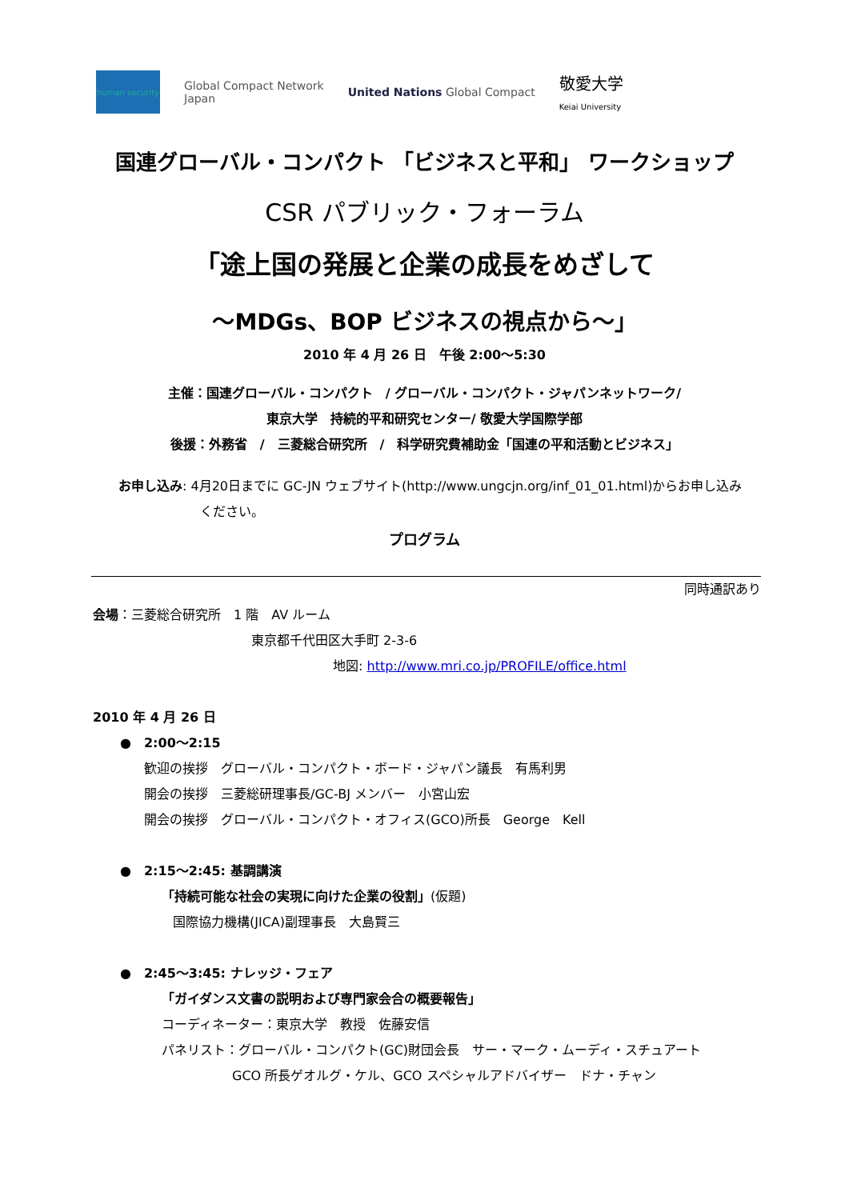human security
Global Compact Network
Japan
United Nations Global Compact
敬愛大学
Keiai University
国連グローバル・コンパクト 「ビジネスと平和」 ワークショップ
CSR パブリック・フォーラム
「途上国の発展と企業の成長をめざして
～MDGs、BOP ビジネスの視点から～」
2010 年 4 月 26 日　午後 2:00～5:30
主催：国連グローバル・コンパクト　/ グローバル・コンパクト・ジャパンネットワーク/
東京大学　持続的平和研究センター/ 敬愛大学国際学部
後援：外務省　/　三菱総合研究所　/　科学研究費補助金「国連の平和活動とビジネス」
お申し込み: 4月20日までに GC-JN ウェブサイト(http://www.ungcjn.org/inf_01_01.html)からお申し込み
ください。
プログラム
同時通訳あり
会場：三菱総合研究所　1 階　AV ルーム
東京都千代田区大手町 2-3-6
地図: http://www.mri.co.jp/PROFILE/office.html
2010 年 4 月 26 日
●　2:00～2:15
歓迎の挨拶　グローバル・コンパクト・ボード・ジャパン議長　有馬利男
開会の挨拶　三菱総研理事長/GC-BJ メンバー　小宮山宏
開会の挨拶　グローバル・コンパクト・オフィス(GCO)所長　George　Kell
●　2:15～2:45: 基調講演
「持続可能な社会の実現に向けた企業の役割」(仮題)
国際協力機構(JICA)副理事長　大島賢三
●　2:45～3:45: ナレッジ・フェア
「ガイダンス文書の説明および専門家会合の概要報告」
コーディネーター：東京大学　教授　佐藤安信
パネリスト：グローバル・コンパクト(GC)財団会長　サー・マーク・ムーディ・スチュアート
GCO 所長ゲオルグ・ケル、GCO スペシャルアドバイザー　ドナ・チャン